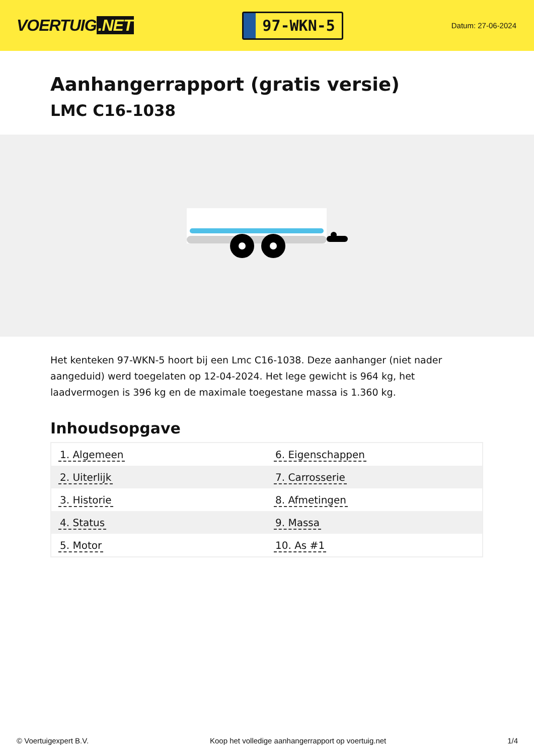VOERTUIG.NET
97-WKN-5
Datum: 27-06-2024
Aanhangerrapport (gratis versie)
LMC C16-1038
Het kenteken 97-WKN-5 hoort bij een Lmc C16-1038. Deze aanhanger (niet nader aangeduid) werd toegelaten op 12-04-2024. Het lege gewicht is 964 kg, het laadvermogen is 396 kg en de maximale toegestane massa is 1.360 kg.
Inhoudsopgave
| 1. Algemeen | 6. Eigenschappen |
| 2. Uiterlijk | 7. Carrosserie |
| 3. Historie | 8. Afmetingen |
| 4. Status | 9. Massa |
| 5. Motor | 10. As #1 |
© Voertuigexpert B.V. Koop het volledige aanhangerrapport op voertuig.net
1/4